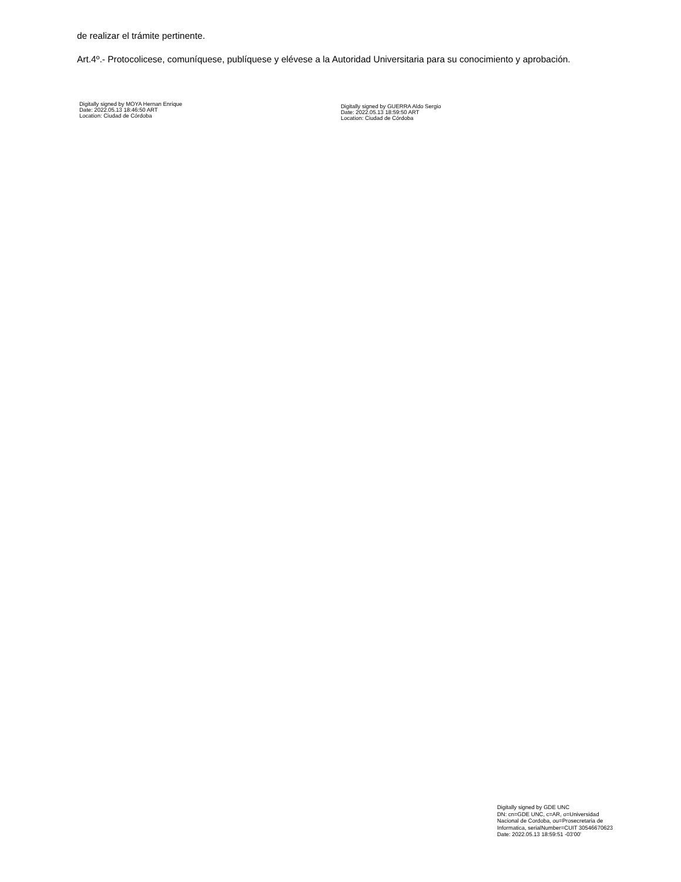de realizar el trámite pertinente.
Art.4º.- Protocolicese, comuníquese, publíquese y elévese a la Autoridad Universitaria para su conocimiento y aprobación.
Digitally signed by MOYA Hernan Enrique
Date: 2022.05.13 18:46:50 ART
Location: Ciudad de Córdoba
Digitally signed by GUERRA Aldo Sergio
Date: 2022.05.13 18:59:50 ART
Location: Ciudad de Córdoba
Digitally signed by GDE UNC
DN: cn=GDE UNC, c=AR, o=Universidad
Nacional de Cordoba, ou=Prosecretaria de
Informatica, serialNumber=CUIT 30546670623
Date: 2022.05.13 18:59:51 -03'00'